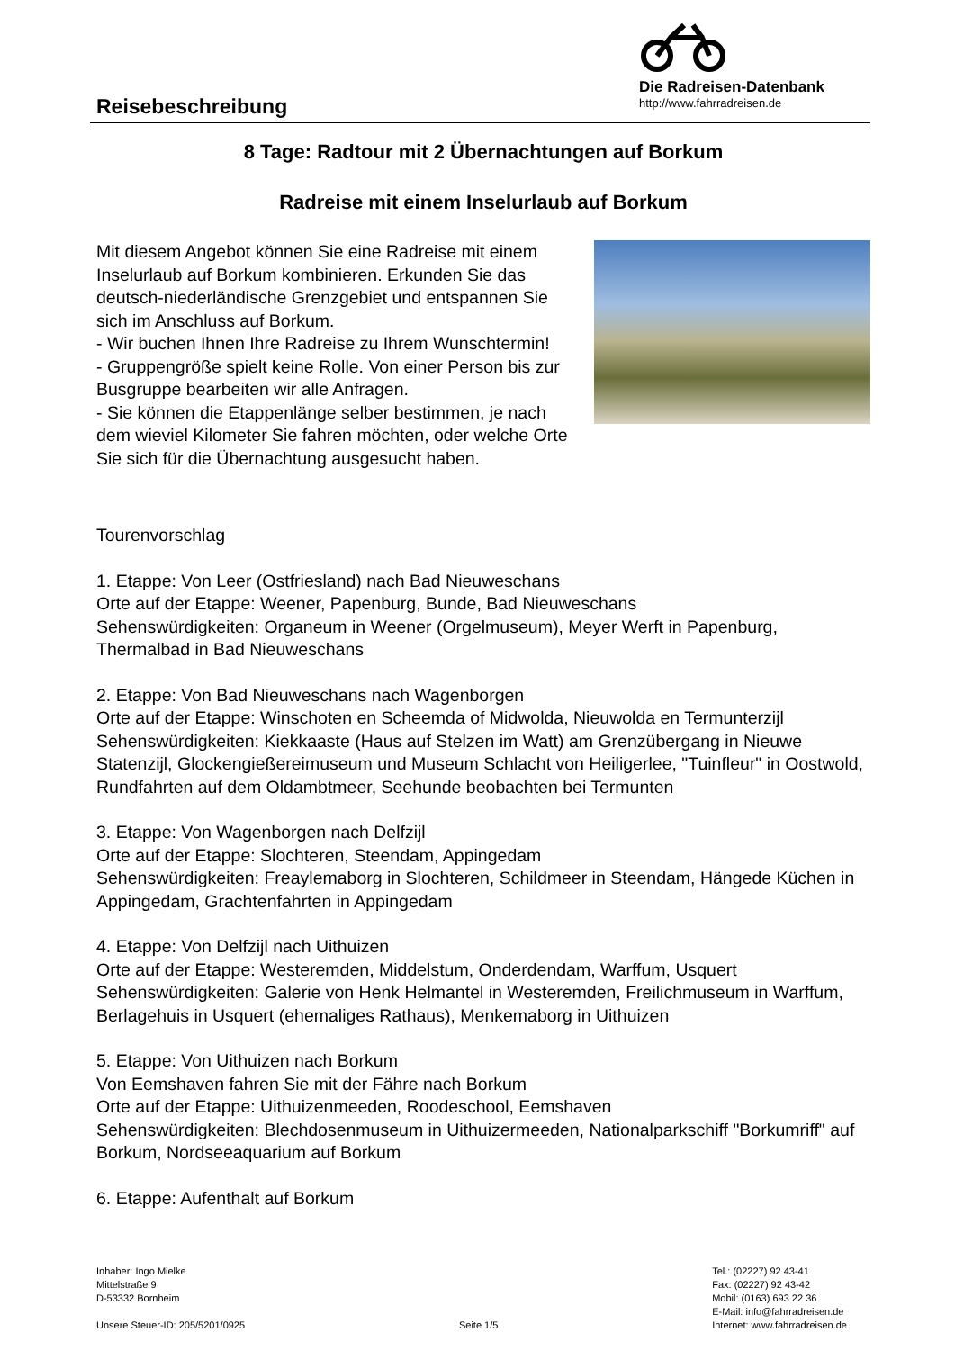Reisebeschreibung
Die Radreisen-Datenbank
http://www.fahrradreisen.de
8 Tage: Radtour mit 2 Übernachtungen auf Borkum
Radreise mit einem Inselurlaub auf Borkum
Mit diesem Angebot können Sie eine Radreise mit einem Inselurlaub auf Borkum kombinieren. Erkunden Sie das deutsch-niederländische Grenzgebiet und entspannen Sie sich im Anschluss auf Borkum.
- Wir buchen Ihnen Ihre Radreise zu Ihrem Wunschtermin!
- Gruppengröße spielt keine Rolle. Von einer Person bis zur Busgruppe bearbeiten wir alle Anfragen.
- Sie können die Etappenlänge selber bestimmen, je nach dem wieviel Kilometer Sie fahren möchten, oder welche Orte Sie sich für die Übernachtung ausgesucht haben.
Tourenvorschlag
1. Etappe: Von Leer (Ostfriesland) nach Bad Nieuweschans
Orte auf der Etappe: Weener, Papenburg, Bunde, Bad Nieuweschans
Sehenswürdigkeiten: Organeum in Weener (Orgelmuseum), Meyer Werft in Papenburg, Thermalbad in Bad Nieuweschans
2. Etappe: Von Bad Nieuweschans nach Wagenborgen
Orte auf der Etappe: Winschoten en Scheemda of Midwolda, Nieuwolda en Termunterzijl
Sehenswürdigkeiten: Kiekkaaste (Haus auf Stelzen im Watt) am Grenzübergang in Nieuwe Statenzijl, Glockengießereimuseum und Museum Schlacht von Heiligerlee, "Tuinfleur" in Oostwold, Rundfahrten auf dem Oldambtmeer, Seehunde beobachten bei Termunten
3. Etappe: Von Wagenborgen nach Delfzijl
Orte auf der Etappe: Slochteren, Steendam, Appingedam
Sehenswürdigkeiten: Freaylemaborg in Slochteren, Schildmeer in Steendam, Hängede Küchen in Appingedam, Grachtenfahrten in Appingedam
4. Etappe: Von Delfzijl nach Uithuizen
Orte auf der Etappe: Westeremden, Middelstum, Onderdendam, Warffum, Usquert
Sehenswürdigkeiten: Galerie von Henk Helmantel in Westeremden, Freilichmuseum in Warffum, Berlagehuis in Usquert (ehemaliges Rathaus), Menkemaborg in Uithuizen
5. Etappe: Von Uithuizen nach Borkum
Von Eemshaven fahren Sie mit der Fähre nach Borkum
Orte auf der Etappe: Uithuizenmeeden, Roodeschool, Eemshaven
Sehenswürdigkeiten: Blechdosenmuseum in Uithuizermeeden, Nationalparkschiff "Borkumriff" auf Borkum, Nordseeaquarium auf Borkum
6. Etappe: Aufenthalt auf Borkum
Inhaber: Ingo Mielke
Mittelstraße 9
D-53332 Bornheim
Unsere Steuer-ID: 205/5201/0925
Seite 1/5 Tel.: (02227) 92 43-41
Fax: (02227) 92 43-42
Mobil: (0163) 693 22 36
E-Mail: info@fahrradreisen.de
Internet: www.fahrradreisen.de